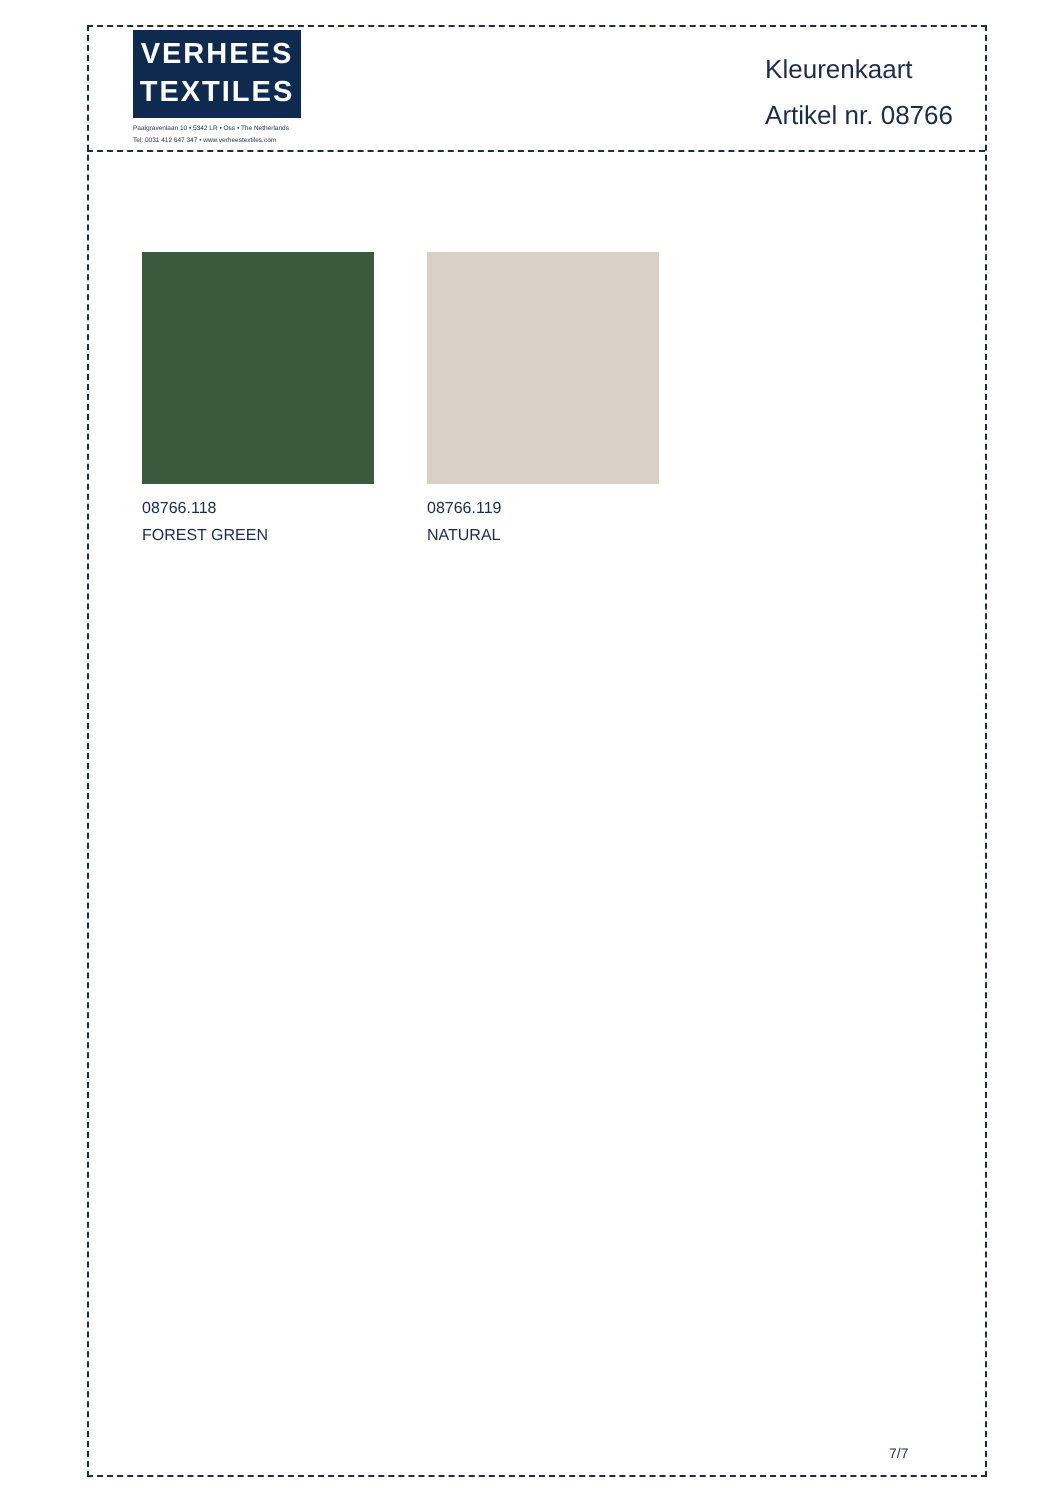VERHEES
TEXTILES
Paalgravenlaan 10 • 5342 LR • Oss • The Netherlands
Tel: 0031 412 647 347 • www.verheestextiles.com
Kleurenkaart
Artikel nr. 08766
08766.118
FOREST GREEN
08766.119
NATURAL
7/7